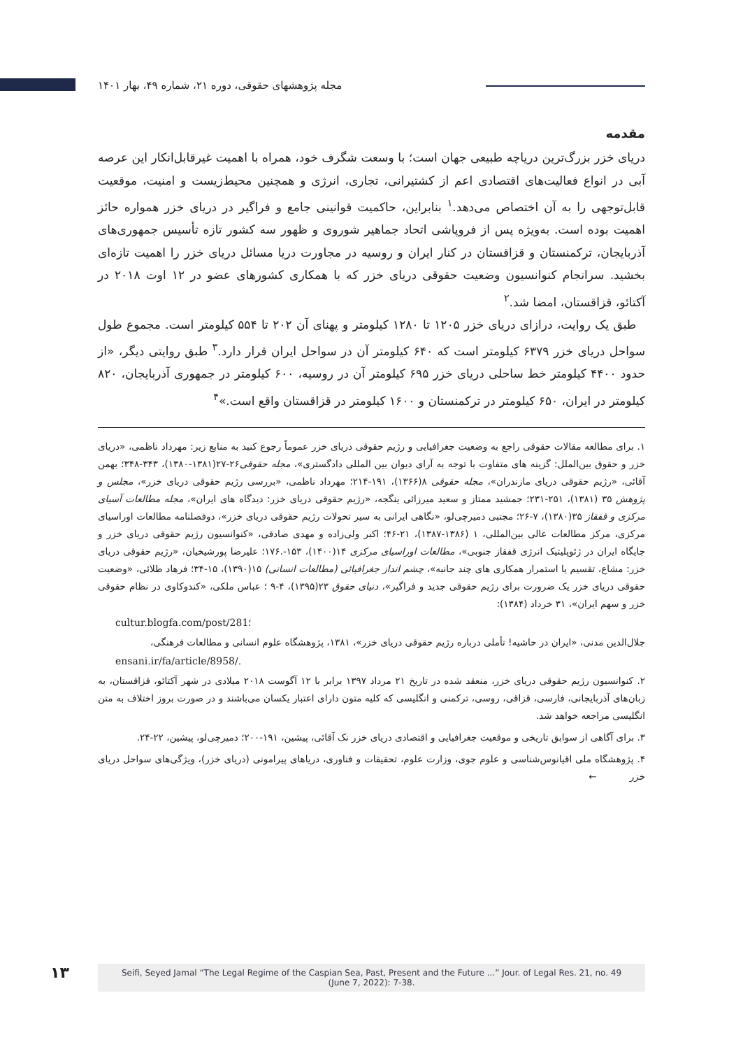مجله پژوهشهای حقوقی، دوره ۲۱، شماره ۴۹، بهار ۱۴۰۱
مقدمه
دریای خزر بزرگ‌ترین دریاچه طبیعی جهان است؛ با وسعت شگرف خود، همراه با اهمیت غیرقابل‌انکار این عرصه آبی در انواع فعالیت‌های اقتصادی اعم از کشتیرانی، تجاری، انرژی و همچنین محیط‌زیست و امنیت، موقعیت قابل‌توجهی را به آن اختصاص می‌دهد.<sup>۱</sup> بنابراین، حاکمیت قوانینی جامع و فراگیر در دریای خزر همواره حائز اهمیت بوده است. به‌ویژه پس از فروپاشی اتحاد جماهیر شوروی و ظهور سه کشور تازه تأسیس جمهوری‌های آذربایجان، ترکمنستان و قزاقستان در کنار ایران و روسیه در مجاورت دریا مسائل دریای خزر را اهمیت تازه‌ای بخشید. سرانجام کنوانسیون وضعیت حقوقی دریای خزر که با همکاری کشورهای عضو در ۱۲ اوت ۲۰۱۸ در آکتائو، قزاقستان، امضا شد.<sup>۲</sup>
طبق یک روایت، درازای دریای خزر ۱۲۰۵ تا ۱۲۸۰ کیلومتر و پهنای آن ۲۰۲ تا ۵۵۴ کیلومتر است. مجموع طول سواحل دریای خزر ۶۳۷۹ کیلومتر است که ۶۴۰ کیلومتر آن در سواحل ایران قرار دارد.<sup>۳</sup> طبق روایتی دیگر، «از حدود ۴۴۰۰ کیلومتر خط ساحلی دریای خزر ۶۹۵ کیلومتر آن در روسیه، ۶۰۰ کیلومتر در جمهوری آذربایجان، ۸۲۰ کیلومتر در ایران، ۶۵۰ کیلومتر در ترکمنستان و ۱۶۰۰ کیلومتر در قزاقستان واقع است.»<sup>۴</sup>
۱. برای مطالعه مقالات حقوقی راجع به وضعیت جغرافیایی و رژیم حقوقی دریای خزر عموماً رجوع کنید به منابع زیر: مهرداد ناظمی، «دریای خزر و حقوق بین‌الملل: گزینه های متفاوت با توجه به آرای دیوان بین المللی دادگستری»، مجله حقوقی۲۶-۲۷(۱۳۸۱-۱۳۸۰)، ۳۴۳-۳۴۸؛ بهمن آقائی، «رژیم حقوقی دریای مازندران»، مجله حقوقی ۸(۱۳۶۶)، ۱۹۱-۲۱۴؛ مهرداد ناظمی، «بررسی رژیم حقوقی دریای خزر»، مجلس و پژوهش ۳۵ (۱۳۸۱)، ۲۵۱-۲۳۱؛ جمشید ممتاز و سعید میرزائی ینگجه، «رژیم حقوقی دریای خزر: دیدگاه های ایران»، مجله مطالعات آسیای مرکزی و قفقاز ۳۵(۱۳۸۰)، ۷-۲۶؛ مجتبی دمیرچی‌لو، «نگاهی ایرانی به سیر تحولات رژیم حقوقی دریای خزر»، دوفصلنامه مطالعات اوراسیای مرکزی، مرکز مطالعات عالی بین‌المللی، ۱ (۱۳۸۶-۱۳۸۷)، ۲۱-۴۶؛ اکبر ولی‌زاده و مهدی صادقی، «کنوانسیون رژیم حقوقی دریای خزر و جایگاه ایران در ژئوپلیتیک انرژی قفقاز جنوبی»، مطالعات اوراسیای مرکزی ۱۴(۱۴۰۰)، ۱۵۳-.۱۷۶؛ علیرضا پورشیخیان، «رژیم حقوقی دریای خزر: مشاع، تقسیم یا استمرار همکاری های چند جانبه»، چشم انداز جغرافیائی (مطالعات انسانی) ۱۵(۱۳۹۰)، ۱۵-۳۴؛ فرهاد طلائی، «وضعیت حقوقی دریای خزر یک ضرورت برای رژیم حقوقی جدید و فراگیر»، دنیای حقوق ۲۳(۱۳۹۵)، ۴-۹ ؛ عباس ملکی، «کندوکاوی در نظام حقوقی خزر و سهم ایران»، ۳۱ خرداد (۱۳۸۴):
cultur.blogfa.com/post/281؛
جلال‌الدین مدنی، «ایران در حاشیه! تأملی درباره رژیم حقوقی دریای خزر»، ۱۳۸۱، پژوهشگاه علوم انسانی و مطالعات فرهنگی،
ensani.ir/fa/article/8958/.
۲. کنوانسیون رژیم حقوقی دریای خزر، منعقد شده در تاریخ ۲۱ مرداد ۱۳۹۷ برابر با ۱۲ آگوست ۲۰۱۸ میلادی در شهر آکتائو، قزاقستان، به زبان‌های آذربایجانی، فارسی، قزاقی، روسی، ترکمنی و انگلیسی که کلیه متون دارای اعتبار یکسان می‌باشند و در صورت بروز اختلاف به متن انگلیسی مراجعه خواهد شد.
۳. برای آگاهی از سوابق تاریخی و موقعیت جغرافیایی و اقتصادی دریای خزر نک آقائی، پیشین، ۱۹۱-۲۰۰؛ دمیرچی‌لو، پیشین، ۲۲-۲۴.
۴. پژوهشگاه ملی اقیانوس‌شناسی و علوم جوی، وزارت علوم، تحقیقات و فناوری، دریاهای پیرامونی (دریای خزر)، ویژگی‌های سواحل دریای خزر ←
۱۳
Seifi, Seyed Jamal “The Legal Regime of the Caspian Sea, Past, Present and the Future ...” Jour. of Legal Res. 21, no. 49
(June 7, 2022): 7-38.